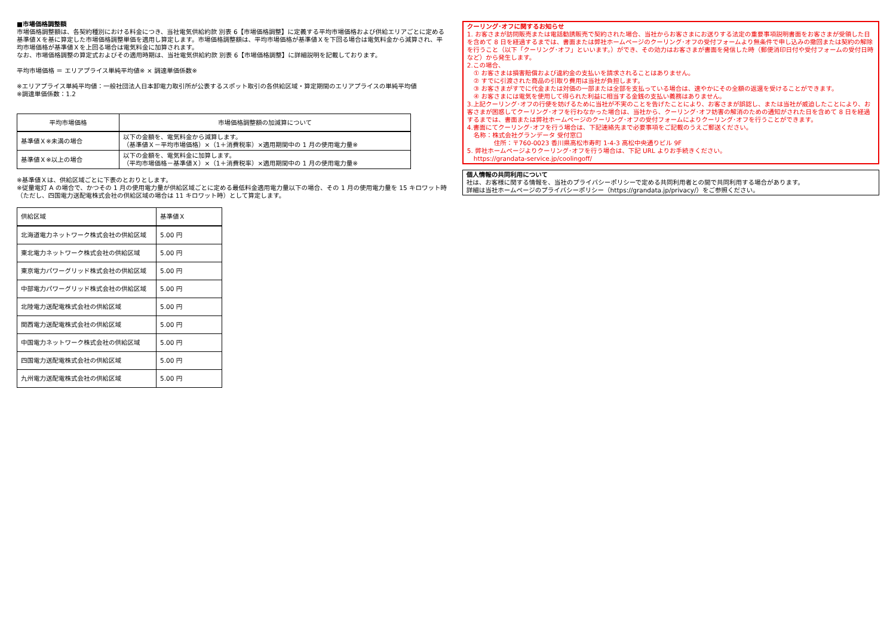■市場価格調整額
市場価格調整額は、各契約種別における料金につき、当社電気供給約款 別表 6【市場価格調整】に定義する平均市場価格および供給エリアごとに定める基準値Ｘを基に算定した市場価格調整単価を適用し算定します。市場価格調整額は、平均市場価格が基準値Ｘを下回る場合は電気料金から減算され、平均市場価格が基準値Ｘを上回る場合は電気料金に加算されます。
なお、市場価格調整の算定式およびその適用時期は、当社電気供給約款 別表 6【市場価格調整】に詳細説明を記載しております。
平均市場価格 ＝ エリアプライス単純平均値※ × 調達単価係数※
※エリアプライス単純平均値：一般社団法人日本卸電力取引所が公表するスポット取引の各供給区域・算定期間のエリアプライスの単純平均値
※調達単価係数：1.2
| 平均市場価格 | 市場価格調整額の加減算について |
| --- | --- |
| 基準値Ｘ※未満の場合 | 以下の金額を、電気料金から減算します。 （基準値Ｘ－平均市場価格）×（1＋消費税率）×適用期間中の 1 月の使用電力量※ |
| 基準値Ｘ※以上の場合 | 以下の金額を、電気料金に加算します。 （平均市場価格－基準値Ｘ）×（1＋消費税率）×適用期間中の 1 月の使用電力量※ |
※基準値Ｘは、供給区域ごとに下表のとおりとします。
※従量電灯 A の場合で、かつその 1 月の使用電力量が供給区域ごとに定める最低料金適用電力量以下の場合、その 1 月の使用電力量を 15 キロワット時（ただし、四国電力送配電株式会社の供給区域の場合は 11 キロワット時）として算定します。
| 供給区域 | 基準値Ｘ |
| 北海道電力ネットワーク株式会社の供給区域 | 5.00 円 |
| 東北電力ネットワーク株式会社の供給区域 | 5.00 円 |
| 東京電力パワーグリッド株式会社の供給区域 | 5.00 円 |
| 中部電力パワーグリッド株式会社の供給区域 | 5.00 円 |
| 北陸電力送配電株式会社の供給区域 | 5.00 円 |
| 関西電力送配電株式会社の供給区域 | 5.00 円 |
| 中国電力ネットワーク株式会社の供給区域 | 5.00 円 |
| 四国電力送配電株式会社の供給区域 | 5.00 円 |
| 九州電力送配電株式会社の供給区域 | 5.00 円 |
クーリング･オフに関するお知らせ
1. お客さまが訪問販売または電話勧誘販売で契約された場合、当社からお客さまにお送りする法定の重要事項説明書面をお客さまが受領した日を含めて 8 日を経過するまでは、書面または弊社ホームページのクーリング･オフの受付フォームより無条件で申し込みの撤回または契約の解除を行うこと（以下「クーリング･オフ」といいます。）ができ、その効力はお客さまが書面を発信した時（郵便消印日付や受付フォームの受付日時など）から発生します。
2.この場合、
① お客さまは損害賠償および違約金の支払いを請求されることはありません。
② すでに引渡された商品の引取り費用は当社が負担します。
③ お客さまがすでに代金または対価の一部または全部を支払っている場合は、速やかにその全額の返還を受けることができます。
④ お客さまには電気を使用して得られた利益に相当する金銭の支払い義務はありません。
3.上記クーリング･オフの行使を妨げるために当社が不実のことを告げたことにより、お客さまが誤認し、または当社が威迫したことにより、お客さまが困惑してクーリング･オフを行わなかった場合は、当社から、クーリング･オフ妨害の解消のための通知がされた日を含めて 8 日を経過するまでは、書面または弊社ホームページのクーリング･オフの受付フォームによりクーリング･オフを行うことができます。
4.書面にてクーリング･オフを行う場合は、下記連絡先まで必要事項をご記載のうえご郵送ください。
名称：株式会社グランデータ 受付窓口
住所：〒760-0023 香川県高松市寿町 1-4-3 高松中央通りビル 9F
5. 弊社ホームページよりクーリング･オフを行う場合は、下記 URL よりお手続きください。
https://grandata-service.jp/coolingoff/
個人情報の共同利用について
社は、お客様に関する情報を、当社のプライバシーポリシーで定める共同利用者との間で共同利用する場合があります。
詳細は当社ホームページのプライバシーポリシー（https://grandata.jp/privacy/）をご参照ください。